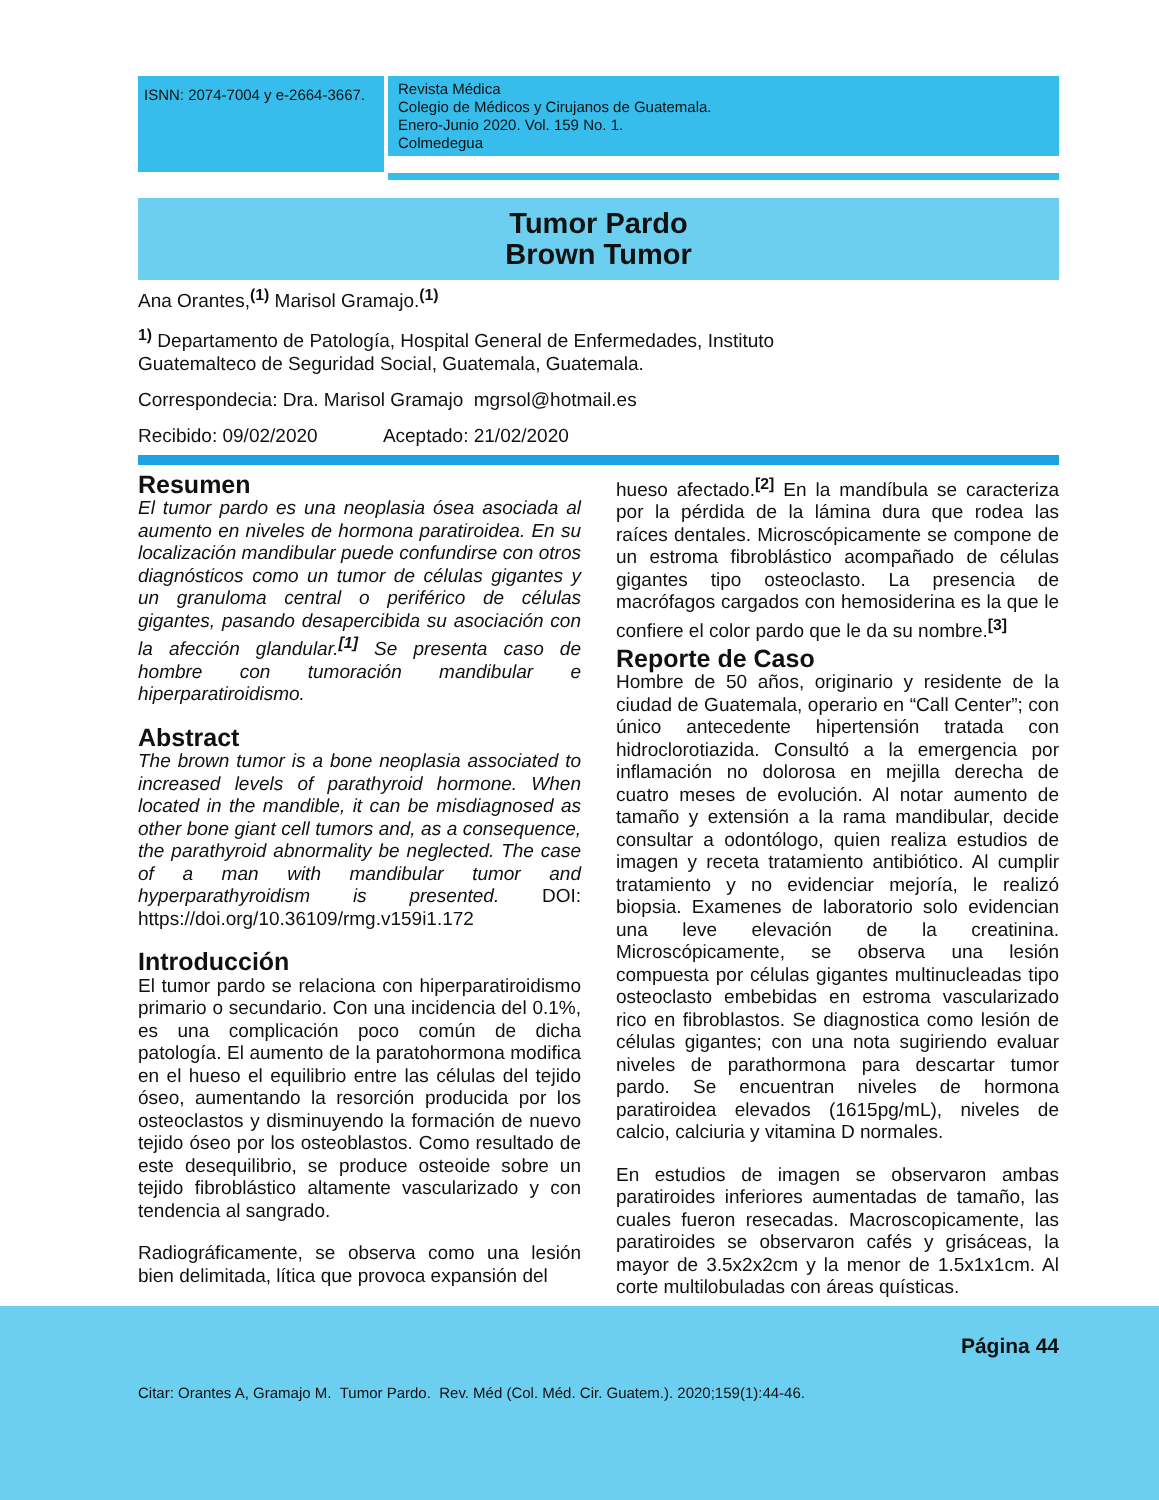ISNN: 2074-7004 y e-2664-3667.
Revista Médica
Colegio de Médicos y Cirujanos de Guatemala.
Enero-Junio 2020. Vol. 159 No. 1.
Colmedegua
Tumor Pardo
Brown Tumor
Ana Orantes,<sup>(1)</sup> Marisol Gramajo.<sup>(1)</sup>
<sup>1)</sup> Departamento de Patología, Hospital General de Enfermedades, Instituto
Guatemalteco de Seguridad Social, Guatemala, Guatemala.
Correspondecia: Dra. Marisol Gramajo mgrsol@hotmail.es
Recibido: 09/02/2020 Aceptado: 21/02/2020
Resumen
El tumor pardo es una neoplasia ósea asociada al aumento en niveles de hormona paratiroidea. En su localización mandibular puede confundirse con otros diagnósticos como un tumor de células gigantes y un granuloma central o periférico de células gigantes, pasando desapercibida su asociación con la afección glandular.<sup>[1]</sup> Se presenta caso de hombre con tumoración mandibular e hiperparatiroidismo.
Abstract
The brown tumor is a bone neoplasia associated to increased levels of parathyroid hormone. When located in the mandible, it can be misdiagnosed as other bone giant cell tumors and, as a consequence, the parathyroid abnormality be neglected. The case of a man with mandibular tumor and hyperparathyroidism is presented. DOI: https://doi.org/10.36109/rmg.v159i1.172
Introducción
El tumor pardo se relaciona con hiperparatiroidismo primario o secundario. Con una incidencia del 0.1%, es una complicación poco común de dicha patología. El aumento de la paratohormona modifica en el hueso el equilibrio entre las células del tejido óseo, aumentando la resorción producida por los osteoclastos y disminuyendo la formación de nuevo tejido óseo por los osteoblastos. Como resultado de este desequilibrio, se produce osteoide sobre un tejido fibroblástico altamente vascularizado y con tendencia al sangrado.
Radiográficamente, se observa como una lesión bien delimitada, lítica que provoca expansión del
hueso afectado.<sup>[2]</sup> En la mandíbula se caracteriza por la pérdida de la lámina dura que rodea las raíces dentales. Microscópicamente se compone de un estroma fibroblástico acompañado de células gigantes tipo osteoclasto. La presencia de macrófagos cargados con hemosiderina es la que le confiere el color pardo que le da su nombre.<sup>[3]</sup>
Reporte de Caso
Hombre de 50 años, originario y residente de la ciudad de Guatemala, operario en “Call Center”; con único antecedente hipertensión tratada con hidroclorotiazida. Consultó a la emergencia por inflamación no dolorosa en mejilla derecha de cuatro meses de evolución. Al notar aumento de tamaño y extensión a la rama mandibular, decide consultar a odontólogo, quien realiza estudios de imagen y receta tratamiento antibiótico. Al cumplir tratamiento y no evidenciar mejoría, le realizó biopsia. Examenes de laboratorio solo evidencian una leve elevación de la creatinina. Microscópicamente, se observa una lesión compuesta por células gigantes multinucleadas tipo osteoclasto embebidas en estroma vascularizado rico en fibroblastos. Se diagnostica como lesión de células gigantes; con una nota sugiriendo evaluar niveles de parathormona para descartar tumor pardo. Se encuentran niveles de hormona paratiroidea elevados (1615pg/mL), niveles de calcio, calciuria y vitamina D normales.
En estudios de imagen se observaron ambas paratiroides inferiores aumentadas de tamaño, las cuales fueron resecadas. Macroscopicamente, las paratiroides se observaron cafés y grisáceas, la mayor de 3.5x2x2cm y la menor de 1.5x1x1cm. Al corte multilobuladas con áreas quísticas.
Página 44
Citar: Orantes A, Gramajo M. Tumor Pardo. Rev. Méd (Col. Méd. Cir. Guatem.). 2020;159(1):44-46.